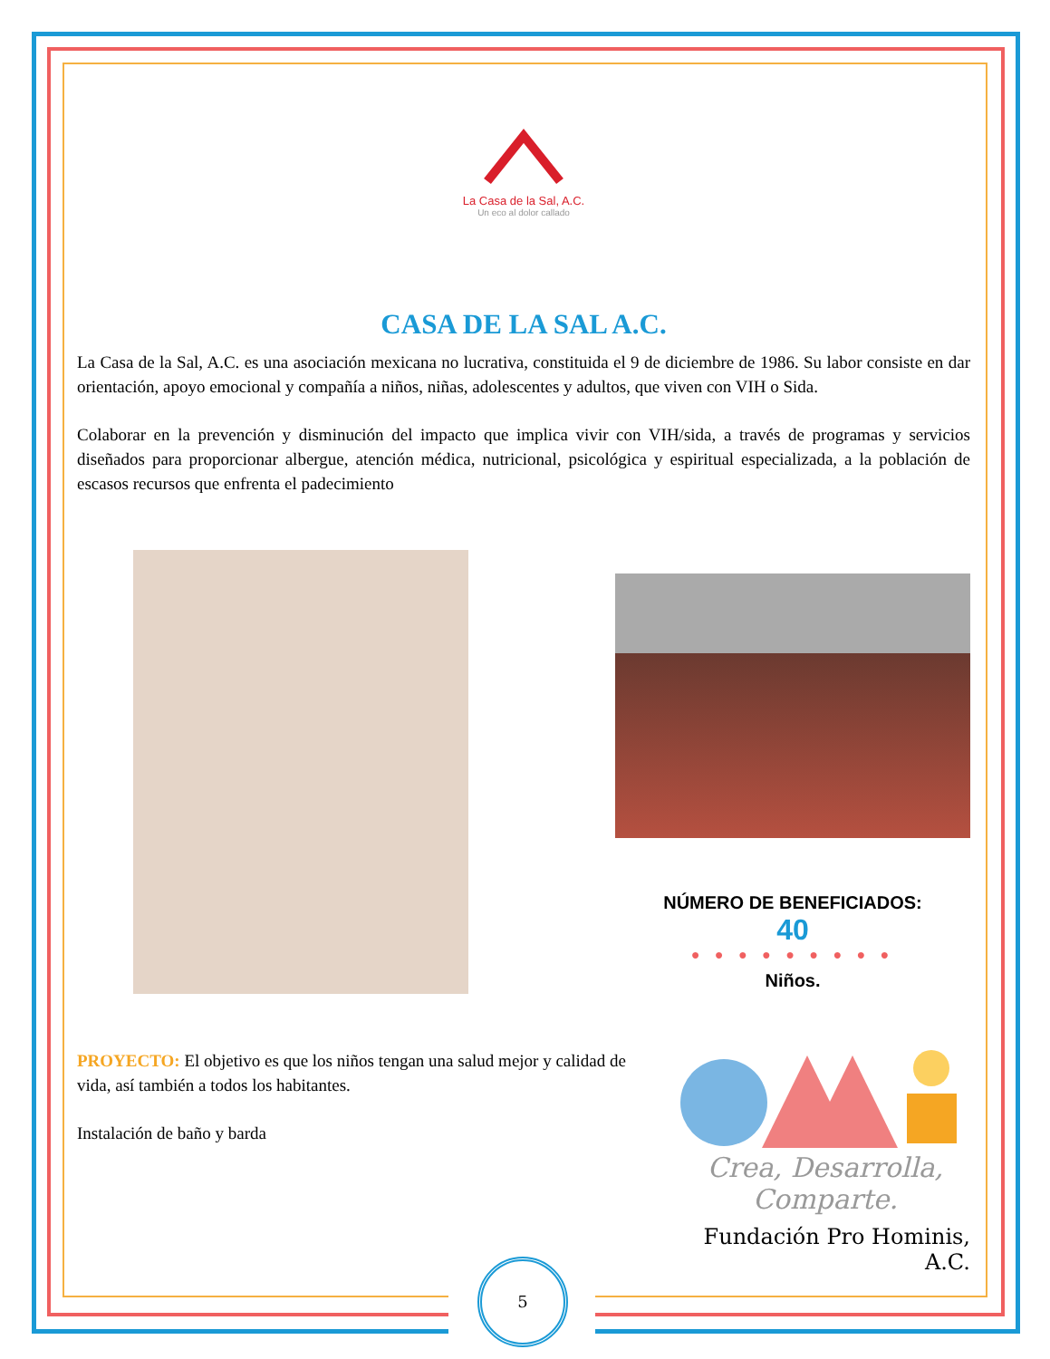5
La Casa de la Sal, A.C.
Un eco al dolor callado
CASA DE LA SAL A.C.
La Casa de la Sal, A.C. es una asociación mexicana no lucrativa, constituida el 9 de diciembre de 1986. Su labor consiste en dar orientación, apoyo emocional y compañía a niños, niñas, adolescentes y adultos, que viven con VIH o Sida.
Colaborar en la prevención y disminución del impacto que implica vivir con VIH/sida, a través de programas y servicios diseñados para proporcionar albergue, atención médica, nutricional, psicológica y espiritual especializada, a la población de escasos recursos que enfrenta el padecimiento
NÚMERO DE BENEFICIADOS:
40
● ● ● ● ● ● ● ● ●
Niños.
PROYECTO: El objetivo es que los niños tengan una salud mejor y calidad de vida, así también a todos los habitantes.
Instalación de baño y barda
Crea, Desarrolla,
Comparte.
Fundación Pro Hominis, A.C.